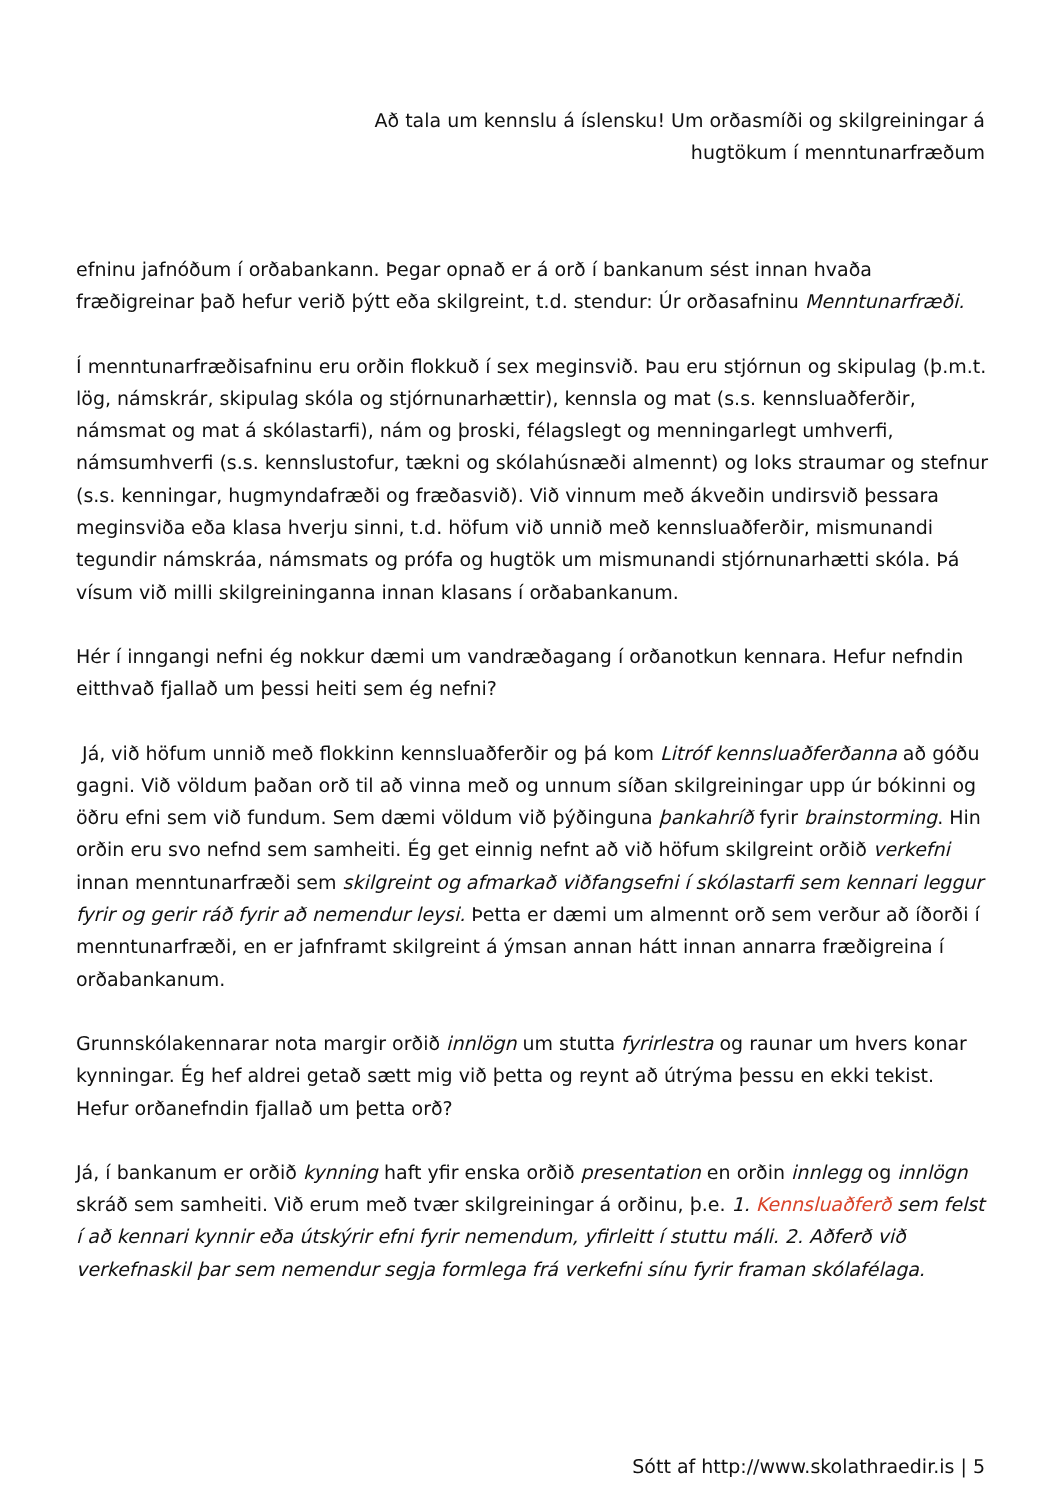Að tala um kennslu á íslensku! Um orðasmíði og skilgreiningar á hugtökum í menntunarfræðum
efninu jafnóðum í orðabankann. Þegar opnað er á orð í bankanum sést innan hvaða fræðigreinar það hefur verið þýtt eða skilgreint, t.d. stendur: Úr orðasafninu Menntunarfræði.
Í menntunarfræðisafninu eru orðin flokkuð í sex meginsvið. Þau eru stjórnun og skipulag (þ.m.t. lög, námskrár, skipulag skóla og stjórnunarhættir), kennsla og mat (s.s. kennsluaðferðir, námsmat og mat á skólastarfi), nám og þroski, félagslegt og menningarlegt umhverfi, námsumhverfi (s.s. kennslustofur, tækni og skólahúsnæði almennt) og loks straumar og stefnur (s.s. kenningar, hugmyndafræði og fræðasvið). Við vinnum með ákveðin undirsvið þessara meginsviða eða klasa hverju sinni, t.d. höfum við unnið með kennsluaðferðir, mismunandi tegundir námskráa, námsmats og prófa og hugtök um mismunandi stjórnunarhætti skóla. Þá vísum við milli skilgreininganna innan klasans í orðabankanum.
Hér í inngangi nefni ég nokkur dæmi um vandræðagang í orðanotkun kennara. Hefur nefndin eitthvað fjallað um þessi heiti sem ég nefni?
Já, við höfum unnið með flokkinn kennsluaðferðir og þá kom Litróf kennsluaðferðanna að góðu gagni. Við völdum þaðan orð til að vinna með og unnum síðan skilgreiningar upp úr bókinni og öðru efni sem við fundum. Sem dæmi völdum við þýðinguna þankahríð fyrir brainstorming. Hin orðin eru svo nefnd sem samheiti. Ég get einnig nefnt að við höfum skilgreint orðið verkefni innan menntunarfræði sem skilgreint og afmarkað viðfangsefni í skólastarfi sem kennari leggur fyrir og gerir ráð fyrir að nemendur leysi. Þetta er dæmi um almennt orð sem verður að íðorði í menntunarfræði, en er jafnframt skilgreint á ýmsan annan hátt innan annarra fræðigreina í orðabankanum.
Grunnskólakennarar nota margir orðið innlögn um stutta fyrirlestra og raunar um hvers konar kynningar. Ég hef aldrei getað sætt mig við þetta og reynt að útrýma þessu en ekki tekist. Hefur orðanefndin fjallað um þetta orð?
Já, í bankanum er orðið kynning haft yfir enska orðið presentation en orðin innlegg og innlögn skráð sem samheiti. Við erum með tvær skilgreiningar á orðinu, þ.e. 1. Kennsluaðferð sem felst í að kennari kynnir eða útskýrir efni fyrir nemendum, yfirleitt í stuttu máli. 2. Aðferð við verkefnaskil þar sem nemendur segja formlega frá verkefni sínu fyrir framan skólafélaga.
Sótt af http://www.skolathraedir.is | 5